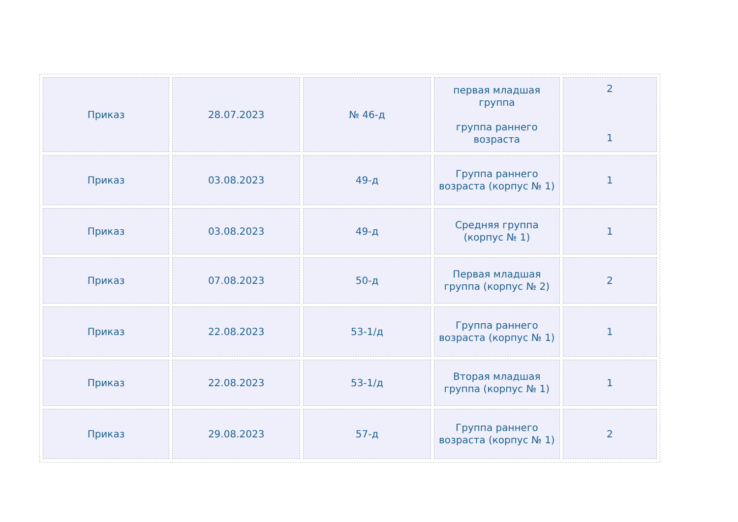| Приказ | 28.07.2023 | № 46-д | первая младшая группа группа раннего возраста | 2 1 |
| Приказ | 03.08.2023 | 49-д | Группа раннего возраста (корпус № 1) | 1 |
| Приказ | 03.08.2023 | 49-д | Средняя группа (корпус № 1) | 1 |
| Приказ | 07.08.2023 | 50-д | Первая младшая группа (корпус № 2) | 2 |
| Приказ | 22.08.2023 | 53-1/д | Группа раннего возраста (корпус № 1) | 1 |
| Приказ | 22.08.2023 | 53-1/д | Вторая младшая группа (корпус № 1) | 1 |
| Приказ | 29.08.2023 | 57-д | Группа раннего возраста (корпус № 1) | 2 |